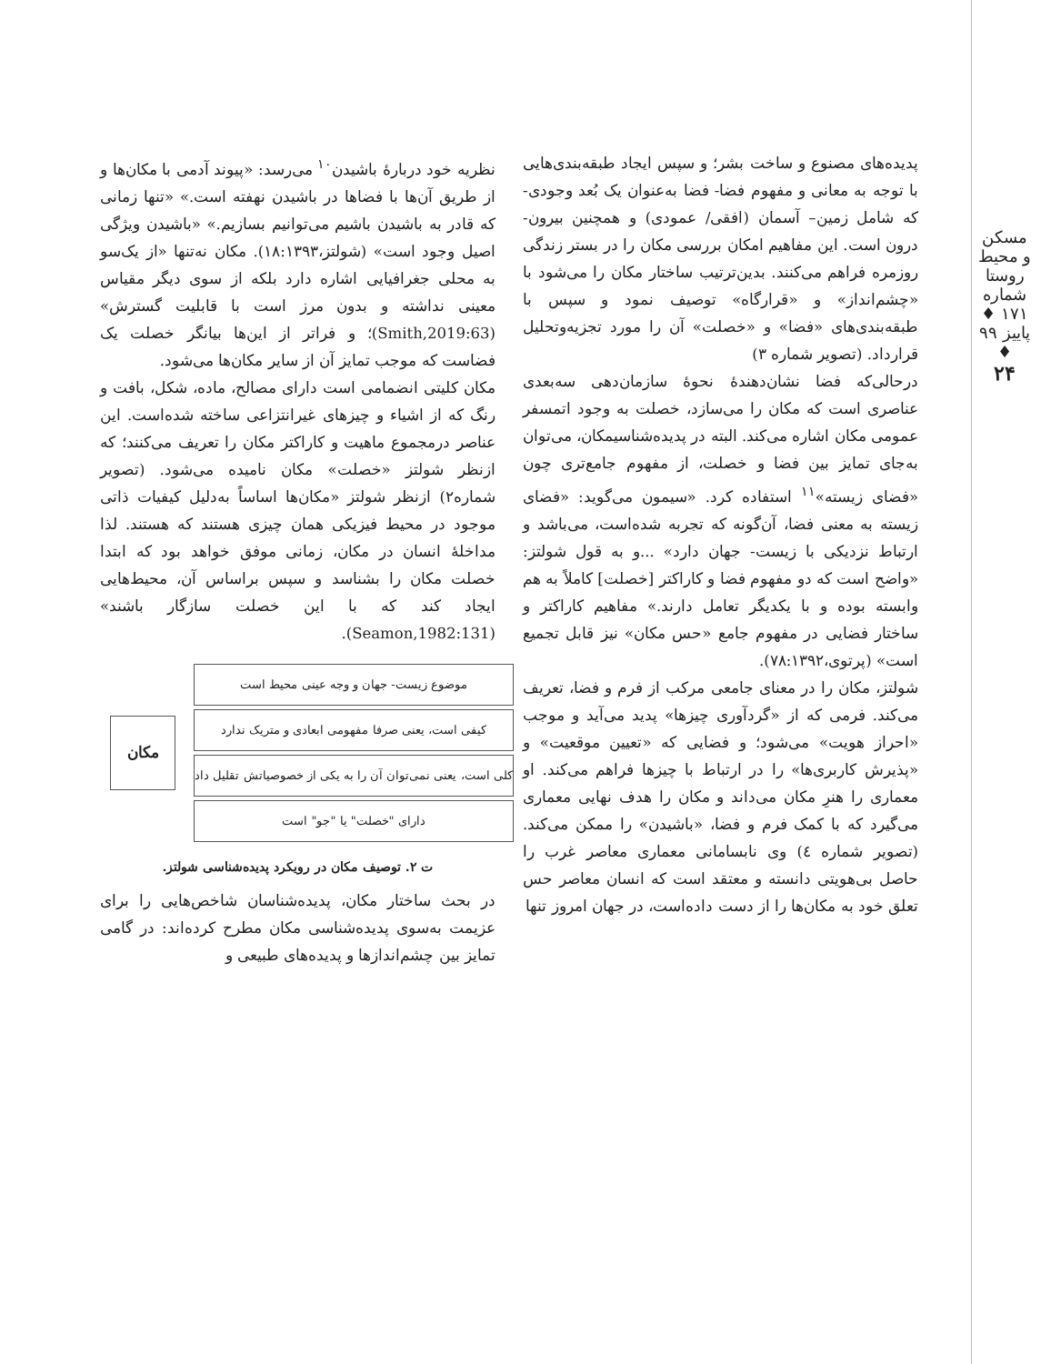مسکن و محیط روستا
شماره ۱۷۱ ♦ پاییز ۹۹ ♦
۲۴
نظریه خود دربارهٔ باشیدن<sup>۱۰</sup> می‌رسد: «پیوند آدمی با مکان‌ها و از طریق آن‌ها با فضاها در باشیدن نهفته است.» «تنها زمانی که قادر به باشیدن باشیم می‌توانیم بسازیم.» «باشیدن ویژگی اصیل وجود است» (شولتز،۱۸:۱۳۹۳). مکان نه‌تنها «از یک‌سو به محلی جغرافیایی اشاره دارد بلکه از سوی دیگر مقیاس معینی نداشته و بدون مرز است با قابلیت گسترش» (Smith,2019:63)؛ و فراتر از این‌ها بیانگر خصلت یک فضاست که موجب تمایز آن از سایر مکان‌ها می‌شود.
مکان کلیتی انضمامی است دارای مصالح، ماده، شکل، بافت و رنگ که از اشیاء و چیزهای غیرانتزاعی ساخته شده‌است. این عناصر درمجموع ماهیت و کاراکتر مکان را تعریف می‌کنند؛ که ازنظر شولتز «خصلت» مکان نامیده می‌شود. (تصویر شماره۲) ازنظر شولتز «مکان‌ها اساساً به‌دلیل کیفیات ذاتی موجود در محیط فیزیکی همان چیزی هستند که هستند. لذا مداخلهٔ انسان در مکان، زمانی موفق خواهد بود که ابتدا خصلت مکان را بشناسد و سپس براساس آن، محیط‌هایی ایجاد کند که با این خصلت سازگار باشند» (Seamon,1982:131).
موضوع زیست- جهان و وجه عینی محیط است
کیفی است، یعنی صرفا مفهومی ابعادی و متریک ندارد
کلی است، یعنی نمی‌توان آن را به یکی از خصوصیاتش تقلیل داد
دارای "خصلت" یا "جو" است
مکان
ت ۲. توصیف مکان در رویکرد پدیده‌شناسی شولتز.
در بحث ساختار مکان، پدیده‌شناسان شاخص‌هایی را برای عزیمت به‌سوی پدیده‌شناسی مکان مطرح کرده‌اند: در گامی تمایز بین چشم‌اندازها و پدیده‌های طبیعی و
پدیده‌های مصنوع و ساخت بشر؛ و سپس ایجاد طبقه‌بندی‌هایی با توجه به معانی و مفهوم فضا- فضا به‌عنوان یک بُعد وجودی- که شامل زمین– آسمان (افقی/ عمودی) و همچنین بیرون- درون است. این مفاهیم امکان بررسی مکان را در بستر زندگی روزمره فراهم می‌کنند. بدین‌ترتیب ساختار مکان را می‌شود با «چشم‌انداز» و «قرارگاه» توصیف نمود و سپس با طبقه‌بندی‌های «فضا» و «خصلت» آن را مورد تجزیه‌وتحلیل قرارداد. (تصویر شماره ۳)
درحالی‌که فضا نشان‌دهندهٔ نحوهٔ سازمان‌دهی سه‌بعدی عناصری است که مکان را می‌سازد، خصلت به وجود اتمسفر عمومی مکان اشاره می‌کند. البته در پدیده‌شناسیمکان، می‌توان به‌جای تمایز بین فضا و خصلت، از مفهوم جامع‌تری چون «فضای زیسته»<sup>۱۱</sup> استفاده کرد. «سیمون می‌گوید: «فضای زیسته به معنی فضا، آن‌گونه که تجربه شده‌است، می‌باشد و ارتباط نزدیکی با زیست- جهان دارد» ...و به قول شولتز: «واضح است که دو مفهوم فضا و کاراکتر [خصلت] کاملاً به هم وابسته بوده و با یکدیگر تعامل دارند.» مفاهیم کاراکتر و ساختار فضایی در مفهوم جامع «حس مکان» نیز قابل تجمیع است» (پرتوی،۷۸:۱۳۹۲).
شولتز، مکان را در معنای جامعی مرکب از فرم و فضا، تعریف می‌کند. فرمی که از «گردآوری چیزها» پدید می‌آید و موجب «احراز هویت» می‌شود؛ و فضایی که «تعیین موقعیت» و «پذیرش کاربری‌ها» را در ارتباط با چیزها فراهم می‌کند. او معماری را هنرِ مکان می‌داند و مکان را هدف نهایی معماری می‌گیرد که با کمک فرم و فضا، «باشیدن» را ممکن می‌کند. (تصویر شماره ٤) وی نابسامانی معماری معاصر غرب را حاصل بی‌هویتی دانسته و معتقد است که انسان معاصر حس تعلق خود به مکان‌ها را از دست داده‌است، در جهان امروز تنها